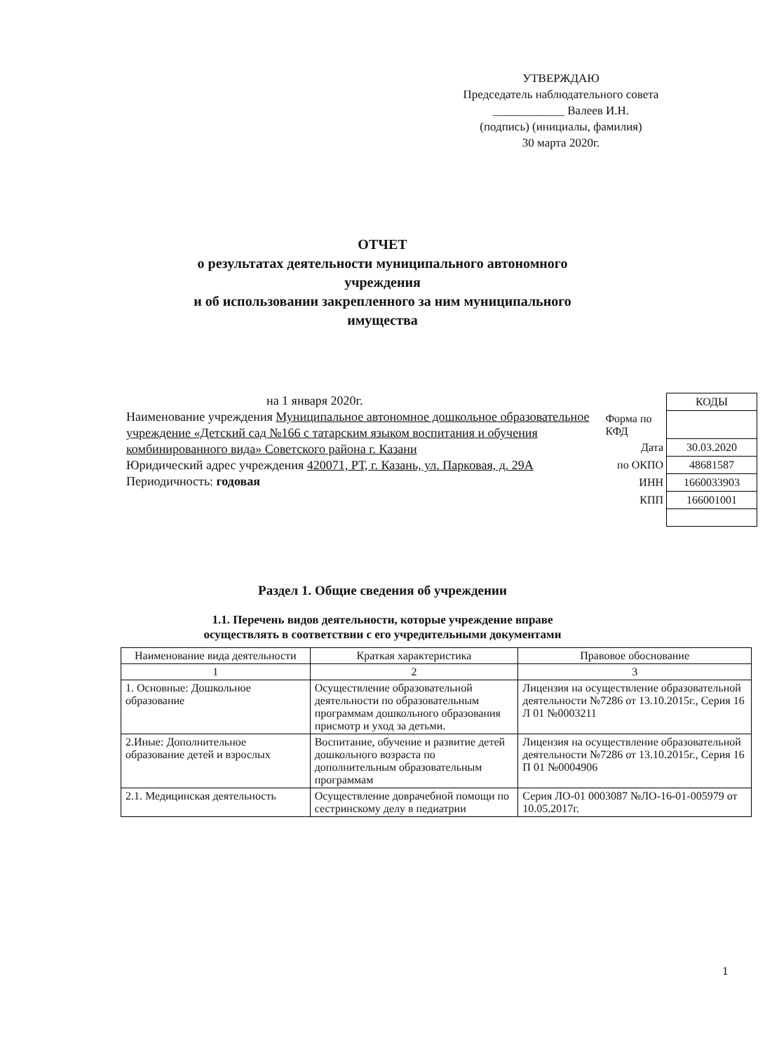УТВЕРЖДАЮ
Председатель наблюдательного совета
____________ Валеев И.Н.
(подпись) (инициалы, фамилия)
30 марта 2020г.
ОТЧЕТ
о результатах деятельности муниципального автономного
учреждения
и об использовании закрепленного за ним муниципального
имущества
на 1 января 2020г.
Наименование учреждения Муниципальное автономное дошкольное образовательное учреждение «Детский сад №166 с татарским языком воспитания и обучения комбинированного вида» Советского района г. Казани
Юридический адрес учреждения 420071, РТ, г. Казань, ул. Парковая, д. 29А
Периодичность: годовая
| | КОДЫ |
| Форма по КФД | |
| Дата | 30.03.2020 |
| по ОКПО | 48681587 |
| ИНН | 1660033903 |
| КПП | 166001001 |
Раздел 1. Общие сведения об учреждении
1.1. Перечень видов деятельности, которые учреждение вправе
осуществлять в соответствии с его учредительными документами
| Наименование вида деятельности | Краткая характеристика | Правовое обоснование |
| --- | --- | --- |
| 1 | 2 | 3 |
| 1. Основные: Дошкольное образование | Осуществление образовательной деятельности по образовательным программам дошкольного образования присмотр и уход за детьми. | Лицензия на осуществление образовательной деятельности №7286 от 13.10.2015г., Серия 16 Л 01 №0003211 |
| 2.Иные: Дополнительное образование детей и взрослых | Воспитание, обучение и развитие детей дошкольного возраста по дополнительным образовательным программам | Лицензия на осуществление образовательной деятельности №7286 от 13.10.2015г., Серия 16 П 01 №0004906 |
| 2.1. Медицинская деятельность | Осуществление доврачебной помощи по сестринскому делу в педиатрии | Серия ЛО-01 0003087 №ЛО-16-01-005979 от 10.05.2017г. |
1